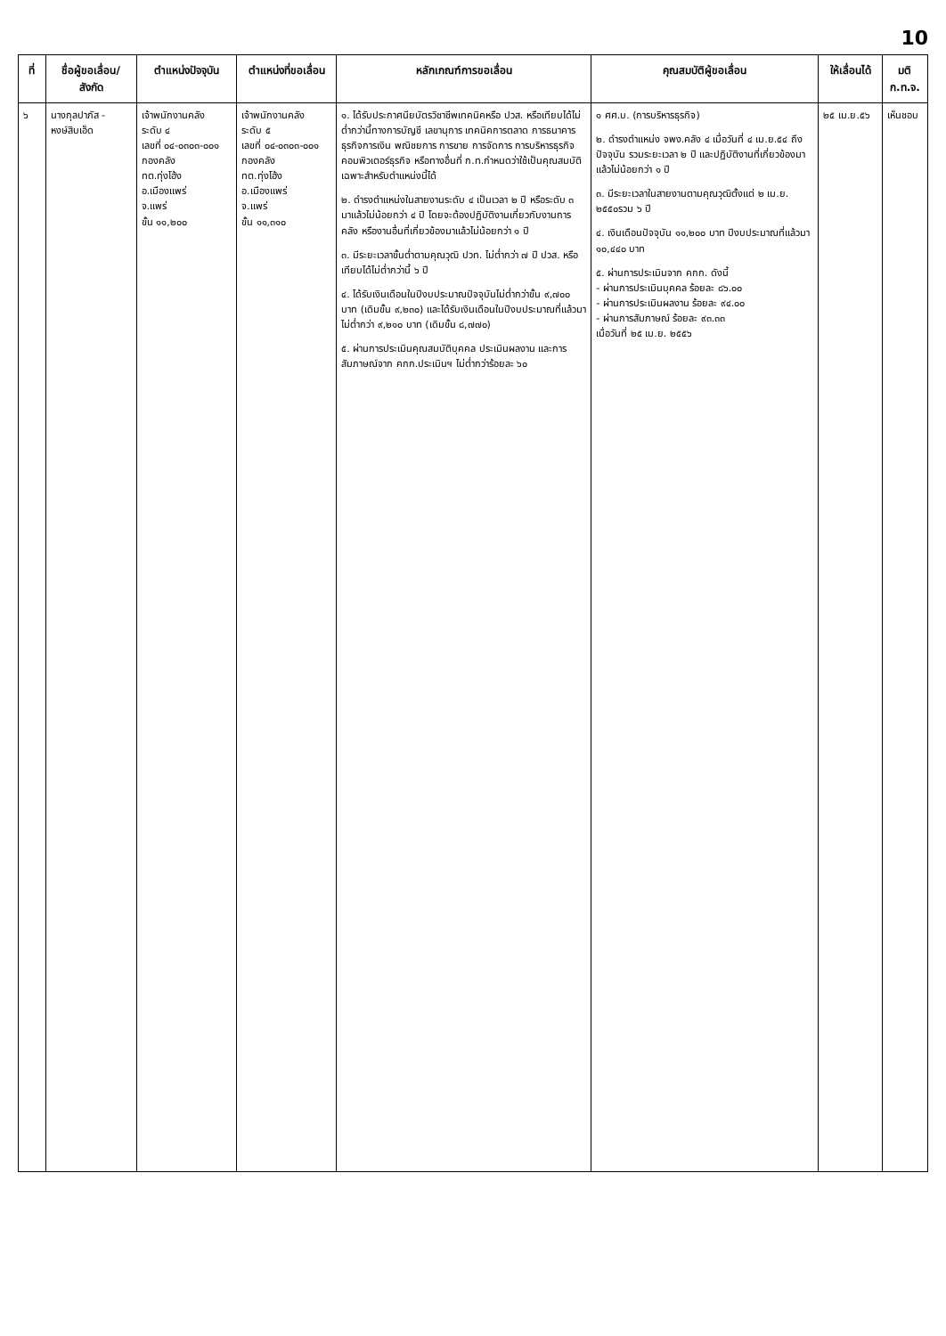10
| ที่ | ชื่อผู้ขอเลื่อน/ สังกัด | ตำแหน่งปัจจุบัน | ตำแหน่งที่ขอเลื่อน | หลักเกณฑ์การขอเลื่อน | คุณสมบัติผู้ขอเลื่อน | ให้เลื่อนได้ | มติ ก.ท.จ. |
| --- | --- | --- | --- | --- | --- | --- | --- |
| ๖ | นางกุลปาภัส - หงษ์สิบเอ็ด | เจ้าพนักงานคลัง ระดับ ๔ เลขที่ ๐๔-๐๓๐๓-๐๐๑ กองคลัง ทต.ทุ่งโฮ้ง อ.เมืองแพร่ จ.แพร่ ขั้น ๑๑,๒๐๐ | เจ้าพนักงานคลัง ระดับ ๕ เลขที่ ๐๔-๐๓๐๓-๐๐๑ กองคลัง ทต.ทุ่งโฮ้ง อ.เมืองแพร่ จ.แพร่ ขั้น ๑๑,๓๑๐ | ๑. ได้รับประกาศนียบัตรวิชาชีพเทคนิคหรือ ปวส. หรือเทียบได้ไม่ต่ำกว่านี้ทางการบัญชี เลขานุการ เทคนิคการตลาด การธนาคาร ธุรกิจการเงิน พณิชยการ การขาย การจัดการ การบริหารธุรกิจ คอมพิวเตอร์ธุรกิจ หรือทางอื่นที่ ก.ท.กำหนดว่าใช้เป็นคุณสมบัติเฉพาะสำหรับตำแหน่งนี้ได้ ๒. ดำรงตำแหน่งในสายงานระดับ ๔ เป็นเวลา ๒ ปี หรือระดับ ๓ มาแล้วไม่น้อยกว่า ๔ ปี โดยจะต้องปฏิบัติงานเกี่ยวกับงานการคลัง หรืองานอื่นที่เกี่ยวข้องมาแล้วไม่น้อยกว่า ๑ ปี ๓. มีระยะเวลาขั้นต่ำตามคุณวุฒิ ปวท. ไม่ต่ำกว่า ๗ ปี ปวส. หรือเทียบได้ไม่ต่ำกว่านี้ ๖ ปี ๔. ได้รับเงินเดือนในปีงบประมาณปัจจุบันไม่ต่ำกว่าขั้น ๙,๗๐๐ บาท (เดิมขั้น ๙,๒๓๐) และได้รับเงินเดือนในปีงบประมาณที่แล้วมา ไม่ต่ำกว่า ๙,๒๑๐ บาท (เดิมขั้น ๘,๗๗๐) ๕. ผ่านการประเมินคุณสมบัติบุคคล ประเมินผลงาน และการสัมภาษณ์จาก คกก.ประเมินฯ ไม่ต่ำกว่าร้อยละ ๖๐ | ๑ ศศ.บ. (การบริหารธุรกิจ) ๒. ดำรงตำแหน่ง จพง.คลัง ๔ เมื่อวันที่ ๔ เม.ย.๕๔ ถึงปัจจุบัน รวมระยะเวลา ๒ ปี และปฏิบัติงานที่เกี่ยวข้องมาแล้วไม่น้อยกว่า ๑ ปี ๓. มีระยะเวลาในสายงานตามคุณวุฒิตั้งแต่ ๒ เม.ย. ๒๕๕๐รวม ๖ ปี ๔. เงินเดือนปัจจุบัน ๑๑,๒๐๐ บาท ปีงบประมาณที่แล้วมา ๑๐,๔๔๐ บาท ๕. ผ่านการประเมินจาก คกก. ดังนี้ - ผ่านการประเมินบุคคล ร้อยละ ๘๖.๐๐ - ผ่านการประเมินผลงาน ร้อยละ ๙๔.๐๐ - ผ่านการสัมภาษณ์ ร้อยละ ๙๓.๓๓ เมื่อวันที่ ๒๕ เม.ย. ๒๕๕๖ | ๒๕ เม.ย.๕๖ | เห็นชอบ |